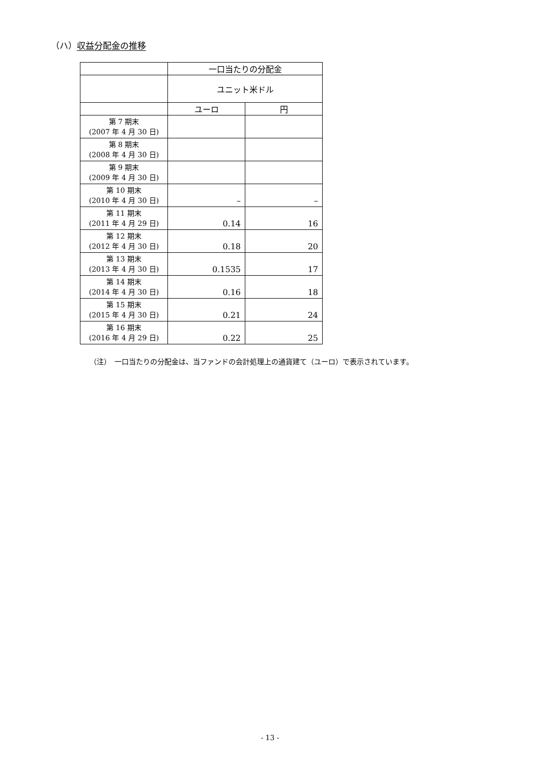（ハ）収益分配金の推移
| | 一口当たりの分配金 | |
| --- | --- | --- |
| | ユニット米ドル | |
| | ユーロ | 円 |
| 第 7 期末 (2007 年 4 月 30 日) | | |
| 第 8 期末 (2008 年 4 月 30 日) | | |
| 第 9 期末 (2009 年 4 月 30 日) | | |
| 第 10 期末 (2010 年 4 月 30 日) | – | – |
| 第 11 期末 (2011 年 4 月 29 日) | 0.14 | 16 |
| 第 12 期末 (2012 年 4 月 30 日) | 0.18 | 20 |
| 第 13 期末 (2013 年 4 月 30 日) | 0.1535 | 17 |
| 第 14 期末 (2014 年 4 月 30 日) | 0.16 | 18 |
| 第 15 期末 (2015 年 4 月 30 日) | 0.21 | 24 |
| 第 16 期末 (2016 年 4 月 29 日) | 0.22 | 25 |
（注）　一口当たりの分配金は、当ファンドの会計処理上の通貨建て（ユーロ）で表示されています。
- 13 -